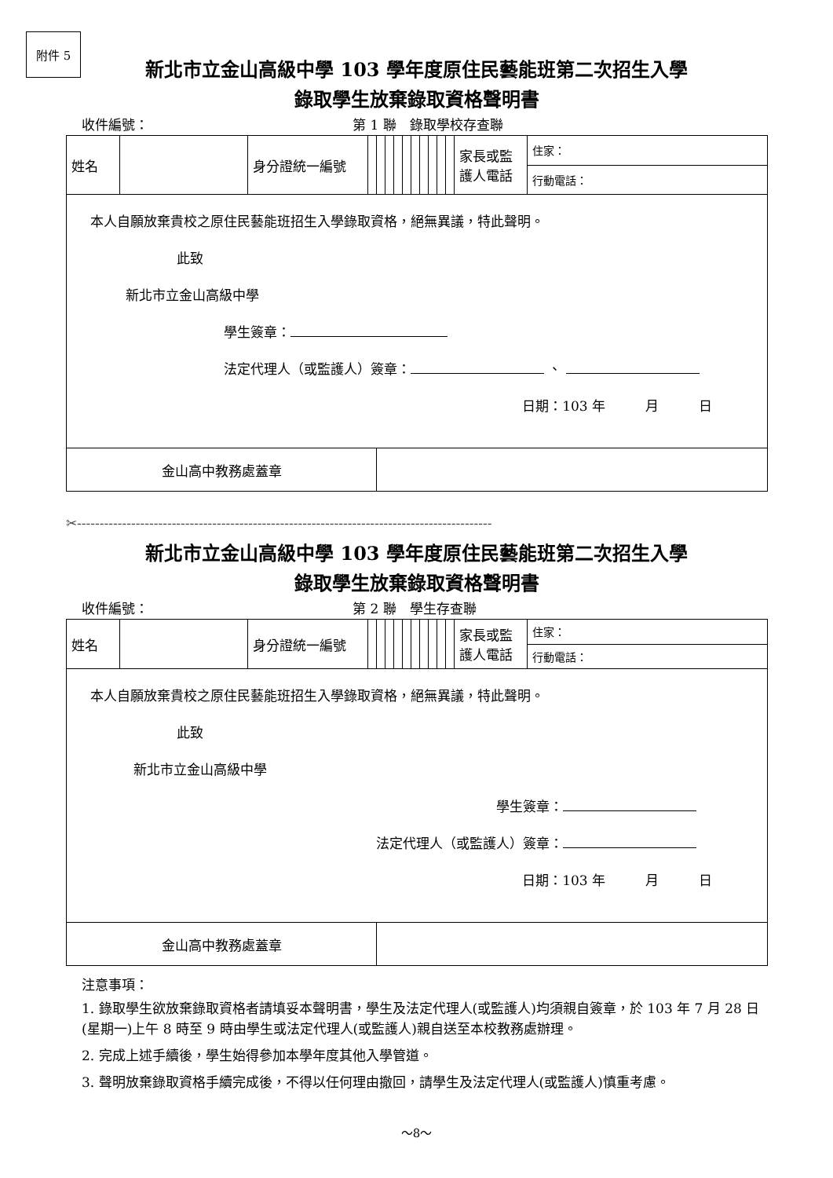附件 5
新北市立金山高級中學 103 學年度原住民藝能班第二次招生入學
錄取學生放棄錄取資格聲明書
收件編號： 第 1 聯　錄取學校存查聯
| 姓名 | | 身分證統一編號 | | | | | | | | | | | 家長或監護人電話 | 住家： |
| | | | | | | | | | | | | | | 行動電話： |
| 本人自願放棄貴校之原住民藝能班招生入學錄取資格，絕無異議，特此聲明。 此致 新北市立金山高級中學 學生簽章： 法定代理人（或監護人）簽章： 、 日期：103 年 月 日 | | | | | | | | | | | | | | |
| 金山高中教務處蓋章 | | | | | | | | | | | | | | |
✂--------------------------------------------------------------------------------------------
新北市立金山高級中學 103 學年度原住民藝能班第二次招生入學
錄取學生放棄錄取資格聲明書
收件編號： 第 2 聯　學生存查聯
| 姓名 | | 身分證統一編號 | | | | | | | | | | | 家長或監護人電話 | 住家： |
| | | | | | | | | | | | | | | 行動電話： |
| 本人自願放棄貴校之原住民藝能班招生入學錄取資格，絕無異議，特此聲明。 此致 新北市立金山高級中學 學生簽章： 法定代理人（或監護人）簽章： 日期：103 年 月 日 | | | | | | | | | | | | | | |
| 金山高中教務處蓋章 | | | | | | | | | | | | | | |
注意事項：
1. 錄取學生欲放棄錄取資格者請填妥本聲明書，學生及法定代理人(或監護人)均須親自簽章，於 103 年 7 月 28 日(星期一)上午 8 時至 9 時由學生或法定代理人(或監護人)親自送至本校教務處辦理。
2. 完成上述手續後，學生始得參加本學年度其他入學管道。
3. 聲明放棄錄取資格手續完成後，不得以任何理由撤回，請學生及法定代理人(或監護人)慎重考慮。
～8～